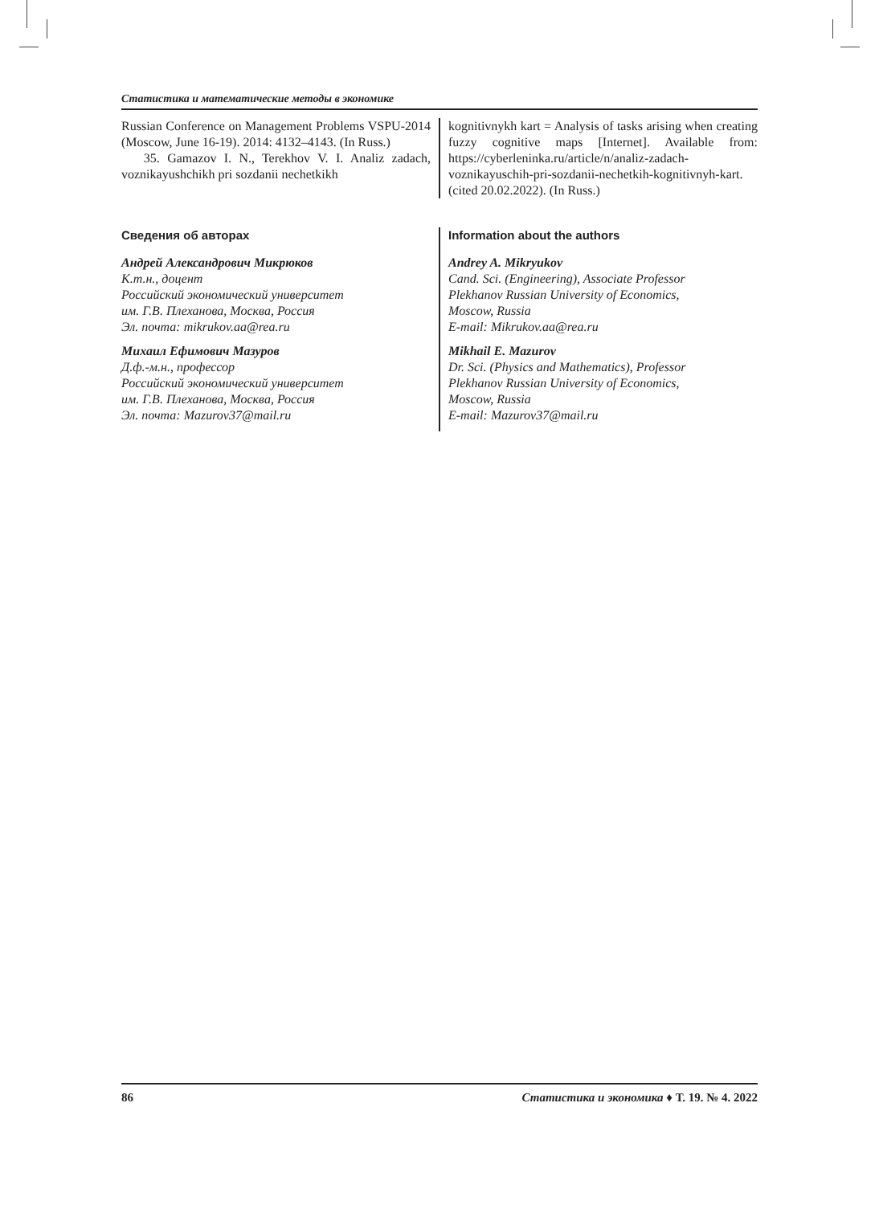Статистика и математические методы в экономике
Russian Conference on Management Problems VSPU-2014 (Moscow, June 16-19). 2014: 4132–4143. (In Russ.)
35. Gamazov I. N., Terekhov V. I. Analiz zadach, voznikayushchikh pri sozdanii nechetkikh
kognitivnykh kart = Analysis of tasks arising when creating fuzzy cognitive maps [Internet]. Available from: https://cyberleninka.ru/article/n/analiz-zadach-voznikayuschih-pri-sozdanii-nechetkih-kognitivnyh-kart. (cited 20.02.2022). (In Russ.)
Сведения об авторах
Андрей Александрович Микрюков
К.т.н., доцент
Российский экономический университет
им. Г.В. Плеханова, Москва, Россия
Эл. почта: mikrukov.aa@rea.ru
Михаил Ефимович Мазуров
Д.ф.-м.н., профессор
Российский экономический университет
им. Г.В. Плеханова, Москва, Россия
Эл. почта: Mazurov37@mail.ru
Information about the authors
Andrey A. Mikryukov
Cand. Sci. (Engineering), Associate Professor
Plekhanov Russian University of Economics,
Moscow, Russia
E-mail: Mikrukov.aa@rea.ru
Mikhail E. Mazurov
Dr. Sci. (Physics and Mathematics), Professor
Plekhanov Russian University of Economics,
Moscow, Russia
E-mail: Mazurov37@mail.ru
86 Статистика и экономика ♦ Т. 19. № 4. 2022